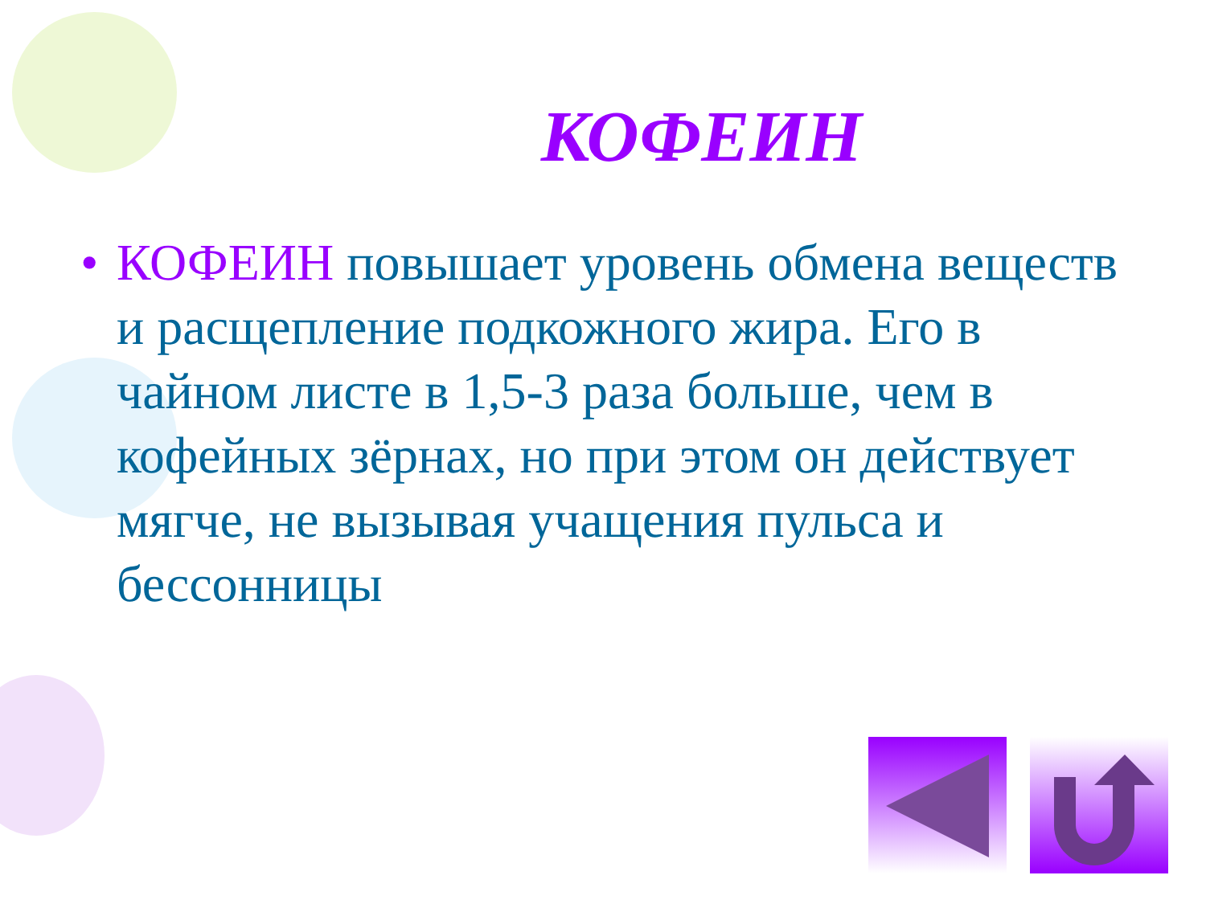КОФЕИН
• КОФЕИН повышает уровень обмена веществ и расщепление подкожного жира. Его в чайном листе в 1,5-3 раза больше, чем в кофейных зёрнах, но при этом он действует мягче, не вызывая учащения пульса и бессонницы